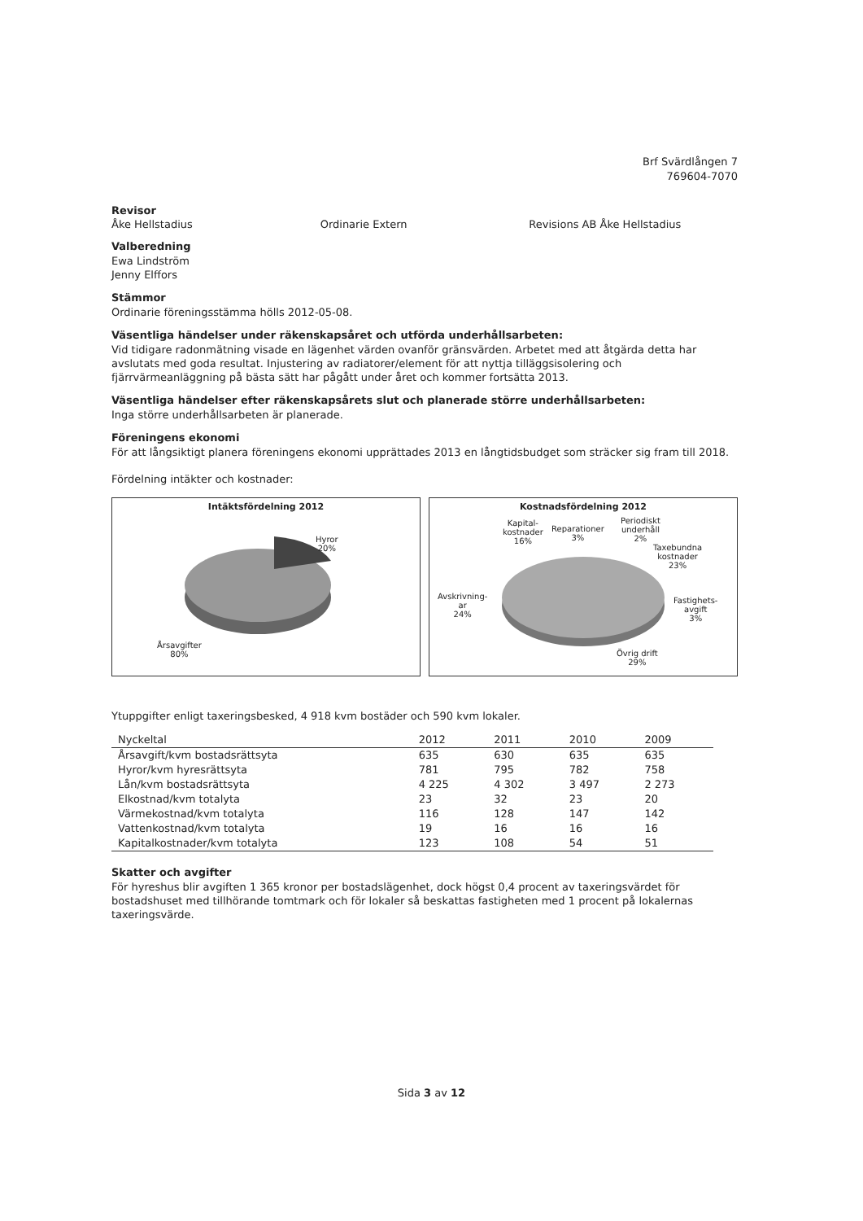Brf Svärdlången 7
769604-7070
Revisor
Åke Hellstadius Ordinarie Extern Revisions AB Åke Hellstadius
Valberedning
Ewa Lindström
Jenny Elffors
Stämmor
Ordinarie föreningsstämma hölls 2012-05-08.
Väsentliga händelser under räkenskapsåret och utförda underhållsarbeten:
Vid tidigare radonmätning visade en lägenhet värden ovanför gränsvärden. Arbetet med att åtgärda detta har avslutats med goda resultat. Injustering av radiatorer/element för att nyttja tilläggsisolering och fjärrvärmeanläggning på bästa sätt har pågått under året och kommer fortsätta 2013.
Väsentliga händelser efter räkenskapsårets slut och planerade större underhållsarbeten:
Inga större underhållsarbeten är planerade.
Föreningens ekonomi
För att långsiktigt planera föreningens ekonomi upprättades 2013 en långtidsbudget som sträcker sig fram till 2018.
Fördelning intäkter och kostnader:
Intäktsfördelning 2012
Hyror
20%
Årsavgifter
80%
Kostnadsfördelning 2012
Kapital-
kostnader
16%
Reparationer
3%
Periodiskt
underhåll
2%
Taxebundna
kostnader
23%
Fastighets-
avgift
3%
Avskrivning-
ar
24%
Övrig drift
29%
Ytuppgifter enligt taxeringsbesked, 4 918 kvm bostäder och 590 kvm lokaler.
| Nyckeltal | 2012 | 2011 | 2010 | 2009 |
| --- | --- | --- | --- | --- |
| Årsavgift/kvm bostadsrättsyta | 635 | 630 | 635 | 635 |
| Hyror/kvm hyresrättsyta | 781 | 795 | 782 | 758 |
| Lån/kvm bostadsrättsyta | 4 225 | 4 302 | 3 497 | 2 273 |
| Elkostnad/kvm totalyta | 23 | 32 | 23 | 20 |
| Värmekostnad/kvm totalyta | 116 | 128 | 147 | 142 |
| Vattenkostnad/kvm totalyta | 19 | 16 | 16 | 16 |
| Kapitalkostnader/kvm totalyta | 123 | 108 | 54 | 51 |
Skatter och avgifter
För hyreshus blir avgiften 1 365 kronor per bostadslägenhet, dock högst 0,4 procent av taxeringsvärdet för bostadshuset med tillhörande tomtmark och för lokaler så beskattas fastigheten med 1 procent på lokalernas taxeringsvärde.
Sida 3 av 12